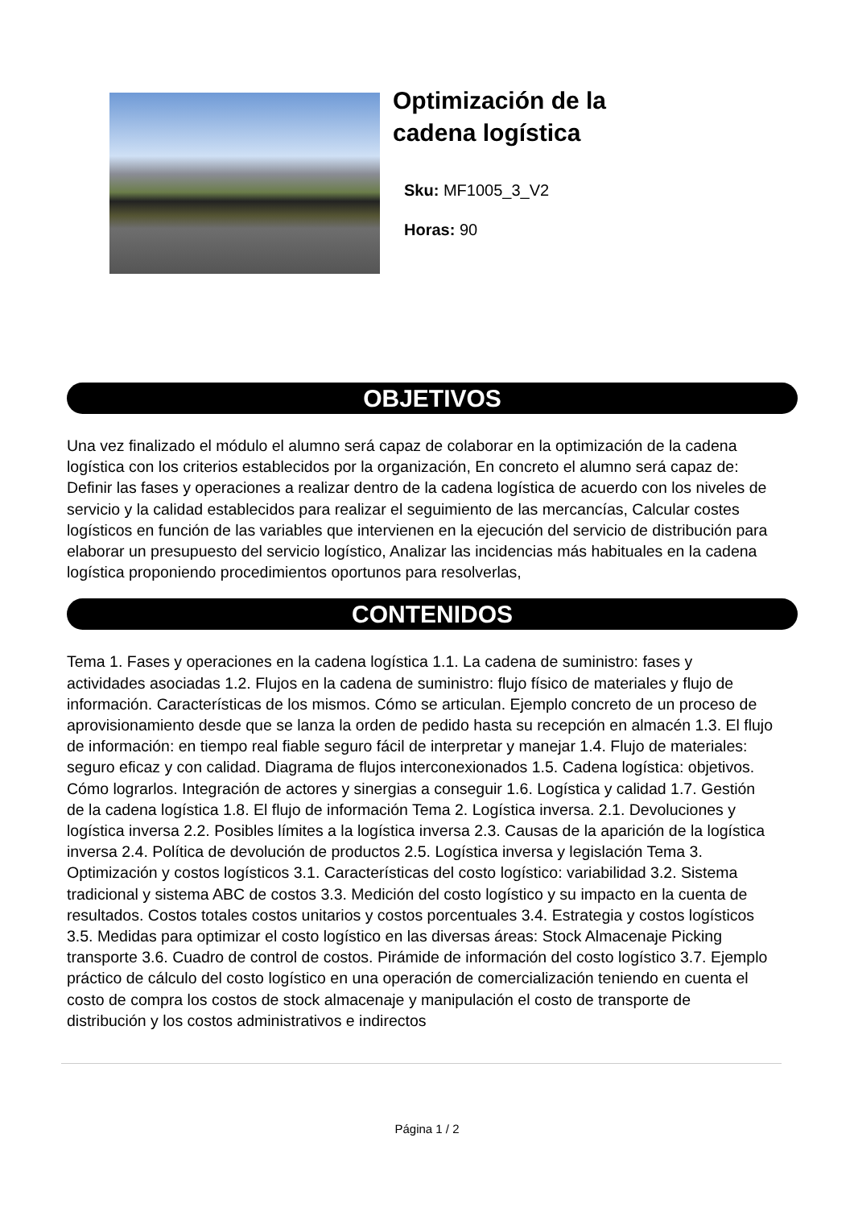Optimización de la
cadena logística
Sku: MF1005_3_V2
Horas: 90
OBJETIVOS
Una vez finalizado el módulo el alumno será capaz de colaborar en la optimización de la cadena logística con los criterios establecidos por la organización, En concreto el alumno será capaz de: Definir las fases y operaciones a realizar dentro de la cadena logística de acuerdo con los niveles de servicio y la calidad establecidos para realizar el seguimiento de las mercancías, Calcular costes logísticos en función de las variables que intervienen en la ejecución del servicio de distribución para elaborar un presupuesto del servicio logístico, Analizar las incidencias más habituales en la cadena logística proponiendo procedimientos oportunos para resolverlas,
CONTENIDOS
Tema 1. Fases y operaciones en la cadena logística 1.1. La cadena de suministro: fases y actividades asociadas 1.2. Flujos en la cadena de suministro: flujo físico de materiales y flujo de información. Características de los mismos. Cómo se articulan. Ejemplo concreto de un proceso de aprovisionamiento desde que se lanza la orden de pedido hasta su recepción en almacén 1.3. El flujo de información: en tiempo real fiable seguro fácil de interpretar y manejar 1.4. Flujo de materiales: seguro eficaz y con calidad. Diagrama de flujos interconexionados 1.5. Cadena logística: objetivos. Cómo lograrlos. Integración de actores y sinergias a conseguir 1.6. Logística y calidad 1.7. Gestión de la cadena logística 1.8. El flujo de información Tema 2. Logística inversa. 2.1. Devoluciones y logística inversa 2.2. Posibles límites a la logística inversa 2.3. Causas de la aparición de la logística inversa 2.4. Política de devolución de productos 2.5. Logística inversa y legislación Tema 3. Optimización y costos logísticos 3.1. Características del costo logístico: variabilidad 3.2. Sistema tradicional y sistema ABC de costos 3.3. Medición del costo logístico y su impacto en la cuenta de resultados. Costos totales costos unitarios y costos porcentuales 3.4. Estrategia y costos logísticos 3.5. Medidas para optimizar el costo logístico en las diversas áreas: Stock Almacenaje Picking transporte 3.6. Cuadro de control de costos. Pirámide de información del costo logístico 3.7. Ejemplo práctico de cálculo del costo logístico en una operación de comercialización teniendo en cuenta el costo de compra los costos de stock almacenaje y manipulación el costo de transporte de distribución y los costos administrativos e indirectos
Página 1 / 2